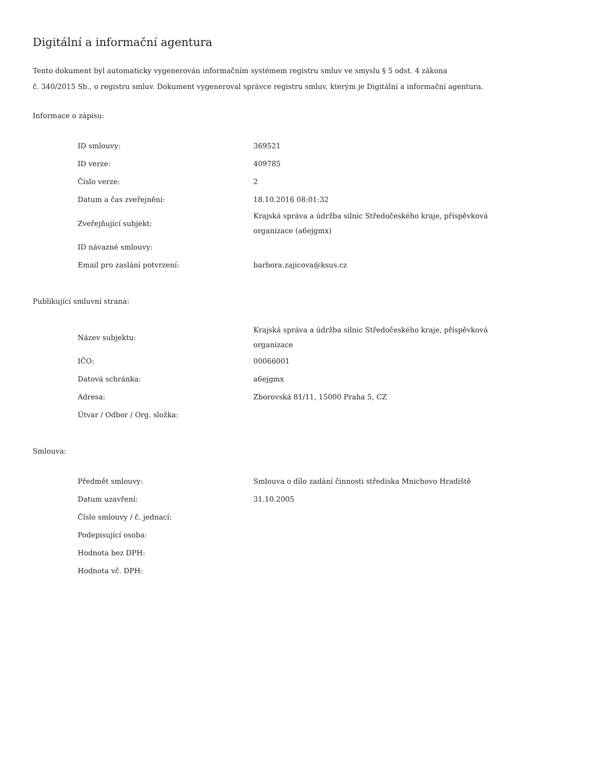Digitální a informační agentura
Tento dokument byl automaticky vygenerován informačním systémem registru smluv ve smyslu § 5 odst. 4 zákona
č. 340/2015 Sb., o registru smluv. Dokument vygeneroval správce registru smluv, kterým je Digitální a informační agentura.
Informace o zápisu:
| ID smlouvy: | 369521 |
| ID verze: | 409785 |
| Číslo verze: | 2 |
| Datum a čas zveřejnění: | 18.10.2016 08:01:32 |
| Zveřejňující subjekt: | Krajská správa a údržba silnic Středočeského kraje, příspěvková organizace (a6ejgmx) |
| ID návazné smlouvy: | |
| Email pro zaslání potvrzení: | barbora.zajicova@ksus.cz |
Publikující smluvní strana:
| Název subjektu: | Krajská správa a údržba silnic Středočeského kraje, příspěvková organizace |
| IČO: | 00066001 |
| Datová schránka: | a6ejgmx |
| Adresa: | Zborovská 81/11, 15000 Praha 5, CZ |
| Útvar / Odbor / Org. složka: | |
Smlouva:
| Předmět smlouvy: | Smlouva o dílo zadání činnosti střediska Mnichovo Hradiště |
| Datum uzavření: | 31.10.2005 |
| Číslo smlouvy / č. jednací: | |
| Podepisující osoba: | |
| Hodnota bez DPH: | |
| Hodnota vč. DPH: | |